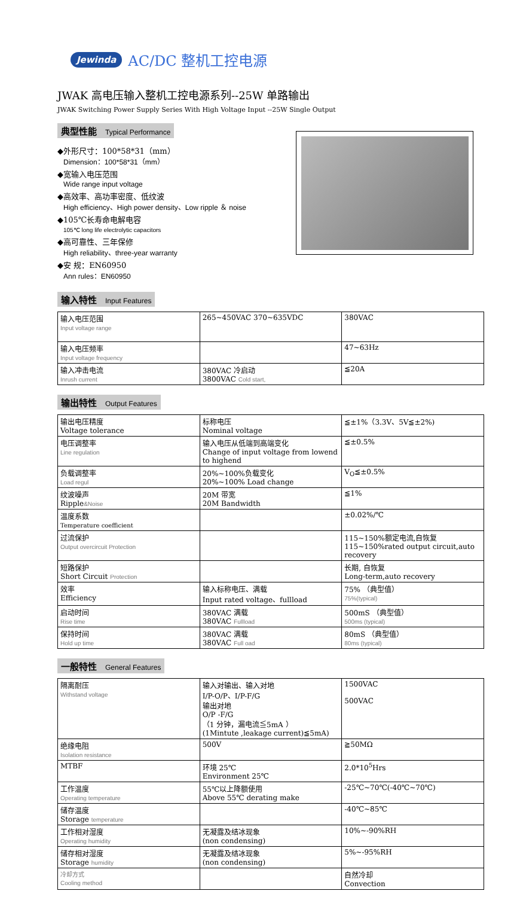Jewinda AC/DC 整机工控电源
JWAK 高电压输入整机工控电源系列--25W 单路输出
JWAK Switching Power Supply Series With High Voltage Input --25W Single Output
典型性能 Typical Performance
◆外形尺寸：100*58*31（mm）
Dimension：100*58*31（mm）
◆宽输入电压范围
Wide range input voltage
◆高效率、高功率密度、低纹波
High efficiency、High power density、Low ripple ＆ noise
◆105℃长寿命电解电容
105℃ long life electrolytic capacitors
◆高可靠性、三年保修
High reliability、three-year warranty
◆安 规：EN60950
Ann rules：EN60950
输入特性 Input Features
| 输入电压范围 Input voltage range | 265~450VAC 370~635VDC | 380VAC |
| 输入电压频率 Input voltage frequency | | 47~63Hz |
| 输入冲击电流 Inrush current | 380VAC 冷启动 3800VAC Cold start, | ≦20A |
输出特性 Output Features
| 输出电压精度 Voltage tolerance | 标称电压 Nominal voltage | ≦±1%（3.3V、5V≦±2%) |
| 电压调整率 Line regulation | 输入电压从低端到高端变化 Change of input voltage from lowend to highend | ≦±0.5% |
| 负载调整率 Load regul | 20%~100%负载变化 20%~100% Load change | V<sub>O</sub>≦±0.5% |
| 纹波噪声 Ripple &Noise | 20M 带宽 20M Bandwidth | ≦1% |
| 温度系数 Temperature coefficient | | ±0.02%/℃ |
| 过流保护 Output overcircuit Protection | | 115~150%额定电流,自恢复 115~150%rated output circuit,auto recovery |
| 短路保护 Short Circuit Protection | | 长期, 自恢复 Long-term,auto recovery |
| 效率 Efficiency | 输入标称电压、满载 Input rated voltage、fullload | 75% （典型值） 75%(typical) |
| 启动时间 Rise time | 380VAC 满载 380VAC Fullload | 500mS （典型值） 500ms (typical) |
| 保持时间 Hold up time | 380VAC 满载 380VAC Full oad | 80mS （典型值） 80ms (typical) |
一般特性 General Features
| 隔离耐压 Withstand voltage | 输入对输出、输入对地 I/P-O/P、I/P-F/G 输出对地 O/P -F/G （1 分钟，漏电流≦5mA ） (1Mintute ,leakage current)≦5mA) | 1500VAC 500VAC |
| 绝缘电阻 Isolation resistance | 500V | ≧50MΩ |
| MTBF | 环境 25℃ Environment 25℃ | 2.0*10<sup>5</sup>Hrs |
| 工作温度 Operating temperature | 55℃以上降额使用 Above 55℃ derating make | -25℃~70℃(-40℃~70℃) |
| 储存温度 Storage temperature | | -40℃~85℃ |
| 工作相对湿度 Operating humidity | 无凝露及结冰现象 (non condensing) | 10%~-90%RH |
| 储存相对湿度 Storage humidity | 无凝露及结冰现象 (non condensing) | 5%~-95%RH |
| 冷却方式 Cooling method | | 自然冷却 Convection |